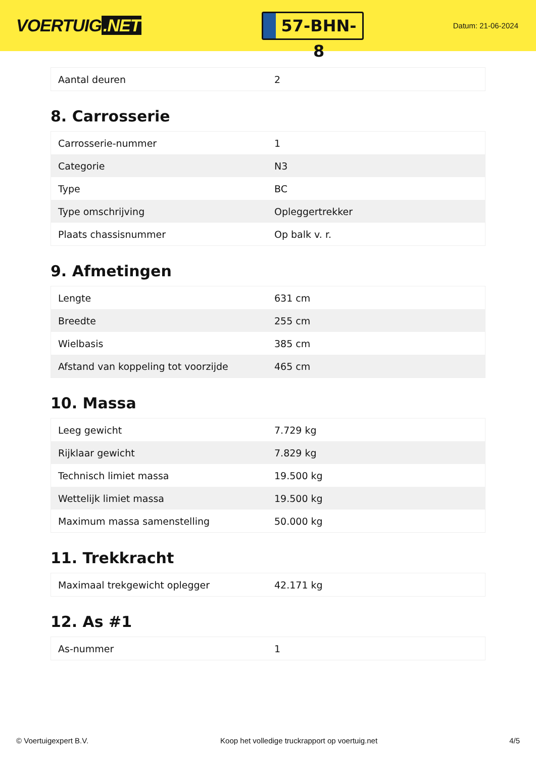VOERTUIG.NET
57-BHN-8
Datum: 21-06-2024
| Aantal deuren | 2 |
8. Carrosserie
| Carrosserie-nummer | 1 |
| Categorie | N3 |
| Type | BC |
| Type omschrijving | Opleggertrekker |
| Plaats chassisnummer | Op balk v. r. |
9. Afmetingen
| Lengte | 631 cm |
| Breedte | 255 cm |
| Wielbasis | 385 cm |
| Afstand van koppeling tot voorzijde | 465 cm |
10. Massa
| Leeg gewicht | 7.729 kg |
| Rijklaar gewicht | 7.829 kg |
| Technisch limiet massa | 19.500 kg |
| Wettelijk limiet massa | 19.500 kg |
| Maximum massa samenstelling | 50.000 kg |
11. Trekkracht
| Maximaal trekgewicht oplegger | 42.171 kg |
12. As #1
| As-nummer | 1 |
© Voertuigexpert B.V. Koop het volledige truckrapport op voertuig.net 4/5